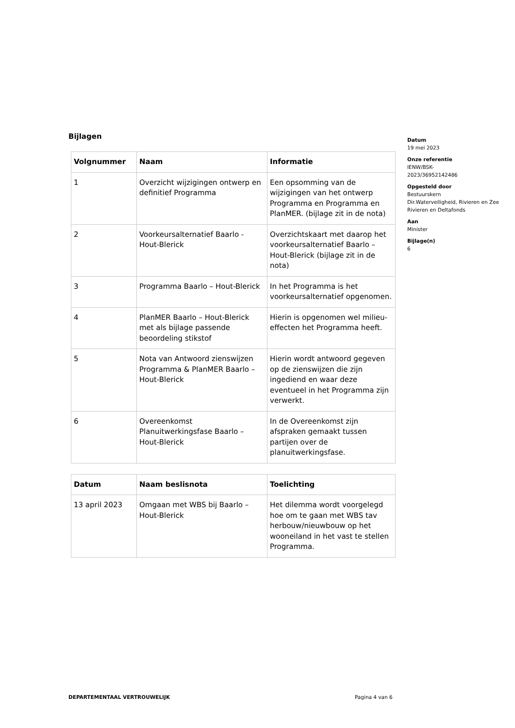Bijlagen
| Volgnummer | Naam | Informatie |
| --- | --- | --- |
| 1 | Overzicht wijzigingen ontwerp en definitief Programma | Een opsomming van de wijzigingen van het ontwerp Programma en Programma en PlanMER. (bijlage zit in de nota) |
| 2 | Voorkeursalternatief Baarlo - Hout-Blerick | Overzichtskaart met daarop het voorkeursalternatief Baarlo – Hout-Blerick (bijlage zit in de nota) |
| 3 | Programma Baarlo – Hout-Blerick | In het Programma is het voorkeursalternatief opgenomen. |
| 4 | PlanMER Baarlo – Hout-Blerick met als bijlage passende beoordeling stikstof | Hierin is opgenomen wel milieu-effecten het Programma heeft. |
| 5 | Nota van Antwoord zienswijzen Programma & PlanMER Baarlo – Hout-Blerick | Hierin wordt antwoord gegeven op de zienswijzen die zijn ingediend en waar deze eventueel in het Programma zijn verwerkt. |
| 6 | Overeenkomst Planuitwerkingsfase Baarlo – Hout-Blerick | In de Overeenkomst zijn afspraken gemaakt tussen partijen over de planuitwerkingsfase. |
| Datum | Naam beslisnota | Toelichting |
| --- | --- | --- |
| 13 april 2023 | Omgaan met WBS bij Baarlo – Hout-Blerick | Het dilemma wordt voorgelegd hoe om te gaan met WBS tav herbouw/nieuwbouw op het wooneiland in het vast te stellen Programma. |
Datum
19 mei 2023
Onze referentie
IENW/BSK-
2023/36952142486
Opgesteld door
Bestuurskern
Dir.Waterveiligheid, Rivieren en Zee
Rivieren en Deltafonds
Aan
Minister
Bijlage(n)
6
DEPARTEMENTAAL VERTROUWELIJK Pagina 4 van 6